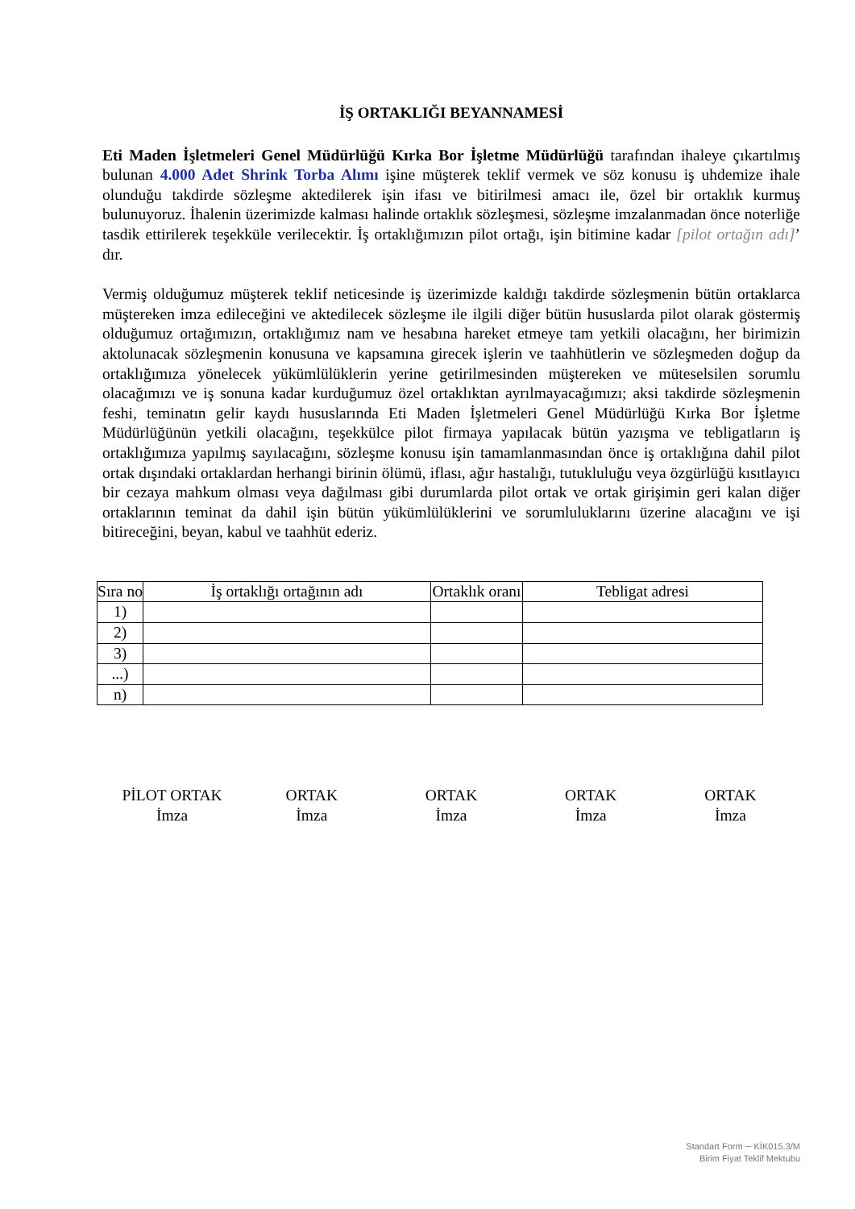İŞ ORTAKLIĞI BEYANNAMESİ
Eti Maden İşletmeleri Genel Müdürlüğü Kırka Bor İşletme Müdürlüğü tarafından ihaleye çıkartılmış bulunan 4.000 Adet Shrink Torba Alımı işine müşterek teklif vermek ve söz konusu iş uhdemize ihale olunduğu takdirde sözleşme aktedilerek işin ifası ve bitirilmesi amacı ile, özel bir ortaklık kurmuş bulunuyoruz. İhalenin üzerimizde kalması halinde ortaklık sözleşmesi, sözleşme imzalanmadan önce noterliğe tasdik ettirilerek teşekküle verilecektir. İş ortaklığımızın pilot ortağı, işin bitimine kadar [pilot ortağın adı]’ dır.
Vermiş olduğumuz müşterek teklif neticesinde iş üzerimizde kaldığı takdirde sözleşmenin bütün ortaklarca müştereken imza edileceğini ve aktedilecek sözleşme ile ilgili diğer bütün hususlarda pilot olarak göstermiş olduğumuz ortağımızın, ortaklığımız nam ve hesabına hareket etmeye tam yetkili olacağını, her birimizin aktolunacak sözleşmenin konusuna ve kapsamına girecek işlerin ve taahhütlerin ve sözleşmeden doğup da ortaklığımıza yönelecek yükümlülüklerin yerine getirilmesinden müştereken ve müteselsilen sorumlu olacağımızı ve iş sonuna kadar kurduğumuz özel ortaklıktan ayrılmayacağımızı; aksi takdirde sözleşmenin feshi, teminatın gelir kaydı hususlarında Eti Maden İşletmeleri Genel Müdürlüğü Kırka Bor İşletme Müdürlüğünün yetkili olacağını, teşekkülce pilot firmaya yapılacak bütün yazışma ve tebligatların iş ortaklığımıza yapılmış sayılacağını, sözleşme konusu işin tamamlanmasından önce iş ortaklığına dahil pilot ortak dışındaki ortaklardan herhangi birinin ölümü, iflası, ağır hastalığı, tutukluluğu veya özgürlüğü kısıtlayıcı bir cezaya mahkum olması veya dağılması gibi durumlarda pilot ortak ve ortak girişimin geri kalan diğer ortaklarının teminat da dahil işin bütün yükümlülüklerini ve sorumluluklarını üzerine alacağını ve işi bitireceğini, beyan, kabul ve taahhüt ederiz.
| Sıra no | İş ortaklığı ortağının adı | Ortaklık oranı | Tebligat adresi |
| --- | --- | --- | --- |
| 1) | | | |
| 2) | | | |
| 3) | | | |
| ...) | | | |
| n) | | | |
PİLOT ORTAK
İmza
ORTAK
İmza
ORTAK
İmza
ORTAK
İmza
ORTAK
İmza
Standart Form ─ KİK015.3/M
Birim Fiyat Teklif Mektubu